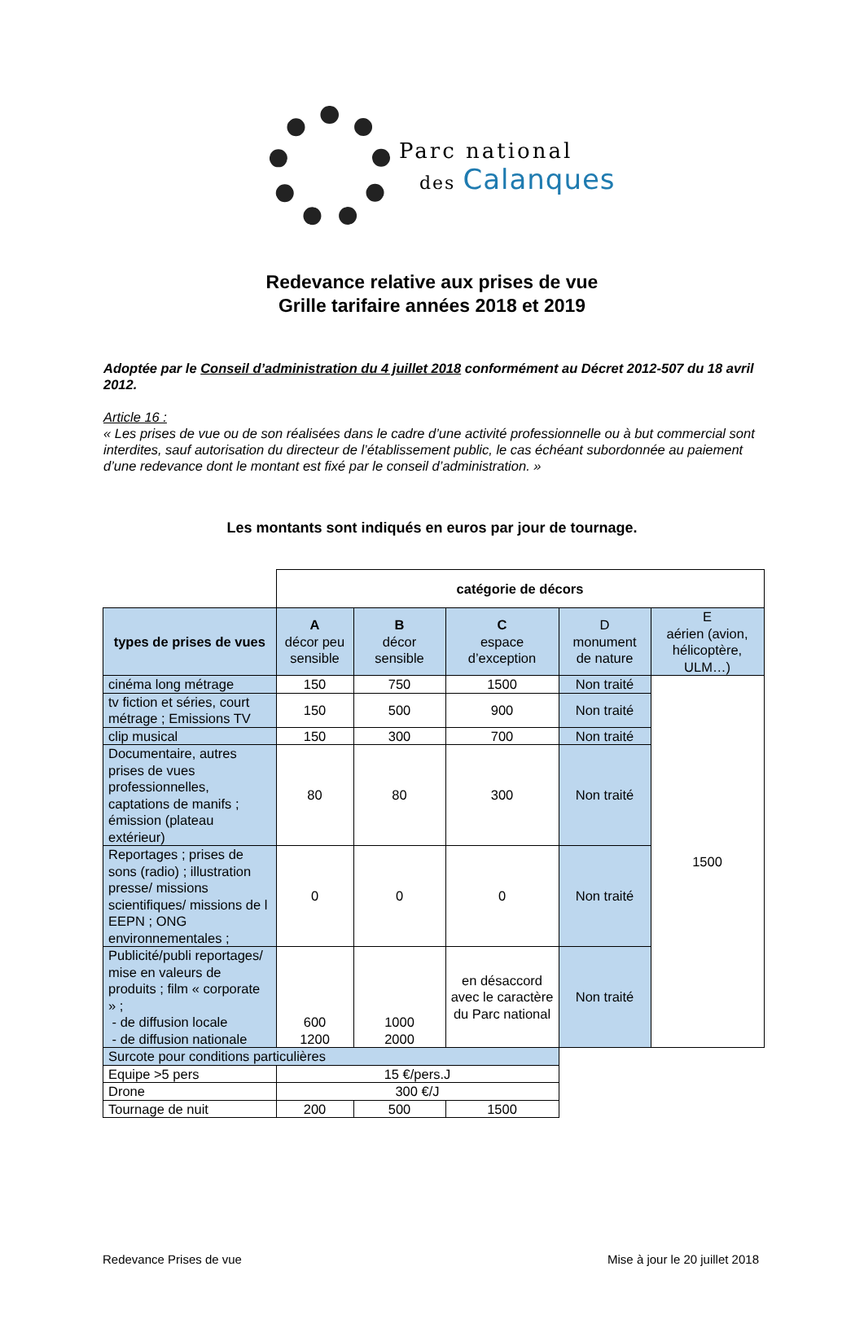Parc national
des Calanques
Redevance relative aux prises de vue
Grille tarifaire années 2018 et 2019
Adoptée par le Conseil d’administration du 4 juillet 2018 conformément au Décret 2012-507 du 18 avril 2012.
Article 16 :
« Les prises de vue ou de son réalisées dans le cadre d’une activité professionnelle ou à but commercial sont interdites, sauf autorisation du directeur de l’établissement public, le cas échéant subordonnée au paiement d’une redevance dont le montant est fixé par le conseil d’administration. »
Les montants sont indiqués en euros par jour de tournage.
| | catégorie de décors | | | | |
| types de prises de vues | A décor peu sensible | B décor sensible | C espace d’exception | D monument de nature | E aérien (avion, hélicoptère, ULM…) |
| cinéma long métrage | 150 | 750 | 1500 | Non traité | 1500 |
| tv fiction et séries, court métrage ; Emissions TV | 150 | 500 | 900 | Non traité | |
| clip musical | 150 | 300 | 700 | Non traité | |
| Documentaire, autres prises de vues professionnelles, captations de manifs ; émission (plateau extérieur) | 80 | 80 | 300 | Non traité | |
| Reportages ; prises de sons (radio) ; illustration presse/ missions scientifiques/ missions de l EEPN ; ONG environnementales ; | 0 | 0 | 0 | Non traité | |
| Publicité/publi reportages/ mise en valeurs de produits ; film « corporate » ; - de diffusion locale - de diffusion nationale | 600 1200 | 1000 2000 | en désaccord avec le caractère du Parc national | Non traité | |
| Surcote pour conditions particulières | | | | | |
| Equipe >5 pers | 15 €/pers.J | | | | |
| Drone | 300 €/J | | | | |
| Tournage de nuit | 200 | 500 | 1500 | | |
Redevance Prises de vue Mise à jour le 20 juillet 2018